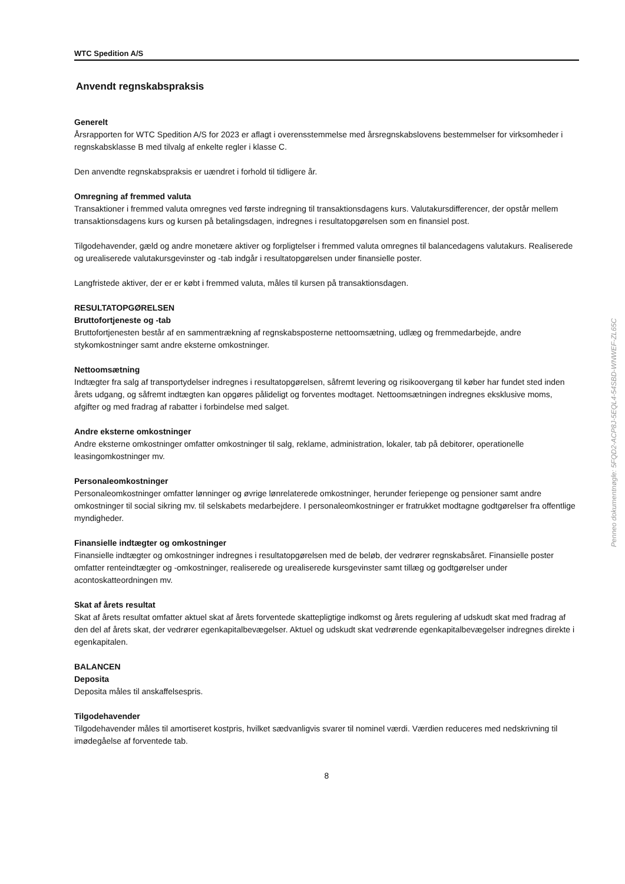WTC Spedition A/S
Anvendt regnskabspraksis
Generelt
Årsrapporten for WTC Spedition A/S for 2023 er aflagt i overensstemmelse med årsregnskabslovens bestemmelser for virksomheder i regnskabsklasse B med tilvalg af enkelte regler i klasse C.
Den anvendte regnskabspraksis er uændret i forhold til tidligere år.
Omregning af fremmed valuta
Transaktioner i fremmed valuta omregnes ved første indregning til transaktionsdagens kurs. Valutakursdifferencer, der opstår mellem transaktionsdagens kurs og kursen på betalingsdagen, indregnes i resultatopgørelsen som en finansiel post.
Tilgodehavender, gæld og andre monetære aktiver og forpligtelser i fremmed valuta omregnes til balancedagens valutakurs. Realiserede og urealiserede valutakursgevinster og -tab indgår i resultatopgørelsen under finansielle poster.
Langfristede aktiver, der er er købt i fremmed valuta, måles til kursen på transaktionsdagen.
RESULTATOPGØRELSEN
Bruttofortjeneste og -tab
Bruttofortjenesten består af en sammentrækning af regnskabsposterne nettoomsætning, udlæg og fremmedarbejde, andre stykomkostninger samt andre eksterne omkostninger.
Nettoomsætning
Indtægter fra salg af transportydelser indregnes i resultatopgørelsen, såfremt levering og risikoovergang til køber har fundet sted inden årets udgang, og såfremt indtægten kan opgøres pålideligt og forventes modtaget. Nettoomsætningen indregnes eksklusive moms, afgifter og med fradrag af rabatter i forbindelse med salget.
Andre eksterne omkostninger
Andre eksterne omkostninger omfatter omkostninger til salg, reklame, administration, lokaler, tab på debitorer, operationelle leasingomkostninger mv.
Personaleomkostninger
Personaleomkostninger omfatter lønninger og øvrige lønrelaterede omkostninger, herunder feriepenge og pensioner samt andre omkostninger til social sikring mv. til selskabets medarbejdere. I personaleomkostninger er fratrukket modtagne godtgørelser fra offentlige myndigheder.
Finansielle indtægter og omkostninger
Finansielle indtægter og omkostninger indregnes i resultatopgørelsen med de beløb, der vedrører regnskabsåret. Finansielle poster omfatter renteindtægter og -omkostninger, realiserede og urealiserede kursgevinster samt tillæg og godtgørelser under acontoskatteordningen mv.
Skat af årets resultat
Skat af årets resultat omfatter aktuel skat af årets forventede skattepligtige indkomst og årets regulering af udskudt skat med fradrag af den del af årets skat, der vedrører egenkapitalbevægelser. Aktuel og udskudt skat vedrørende egenkapitalbevægelser indregnes direkte i egenkapitalen.
BALANCEN
Deposita
Deposita måles til anskaffelsespris.
Tilgodehavender
Tilgodehavender måles til amortiseret kostpris, hvilket sædvanligvis svarer til nominel værdi. Værdien reduceres med nedskrivning til imødegåelse af forventede tab.
8
Penneo dokumentnøgle: 5FQD2-ACP8J-5EQL4-54SBD-WNWEF-ZL65C